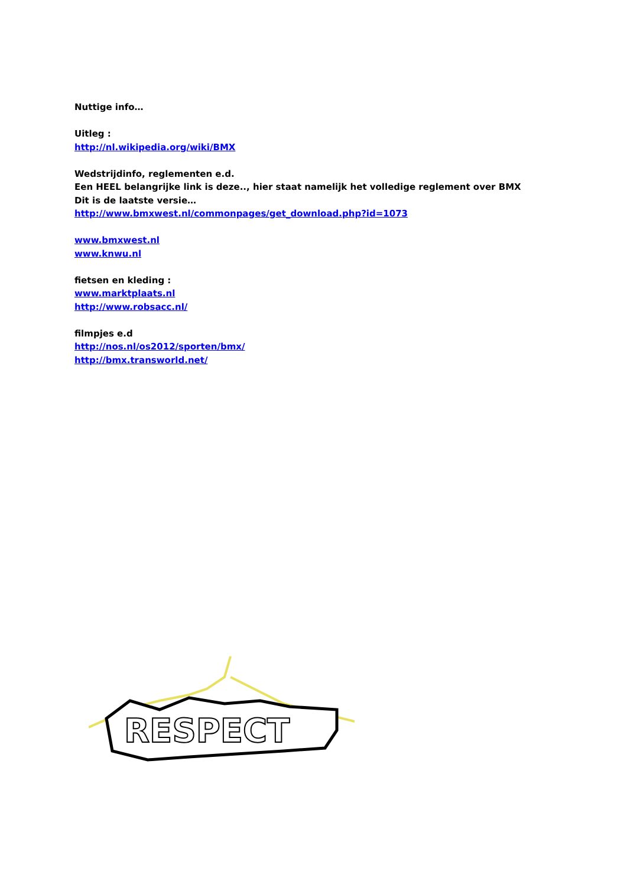Nuttige info…
Uitleg :
http://nl.wikipedia.org/wiki/BMX
Wedstrijdinfo, reglementen e.d.
Een HEEL belangrijke link is deze.., hier staat namelijk het volledige reglement over BMX
Dit is de laatste versie…
http://www.bmxwest.nl/commonpages/get_download.php?id=1073
www.bmxwest.nl
www.knwu.nl
fietsen en kleding :
www.marktplaats.nl
http://www.robsacc.nl/
filmpjes e.d
http://nos.nl/os2012/sporten/bmx/
http://bmx.transworld.net/
RESPECT